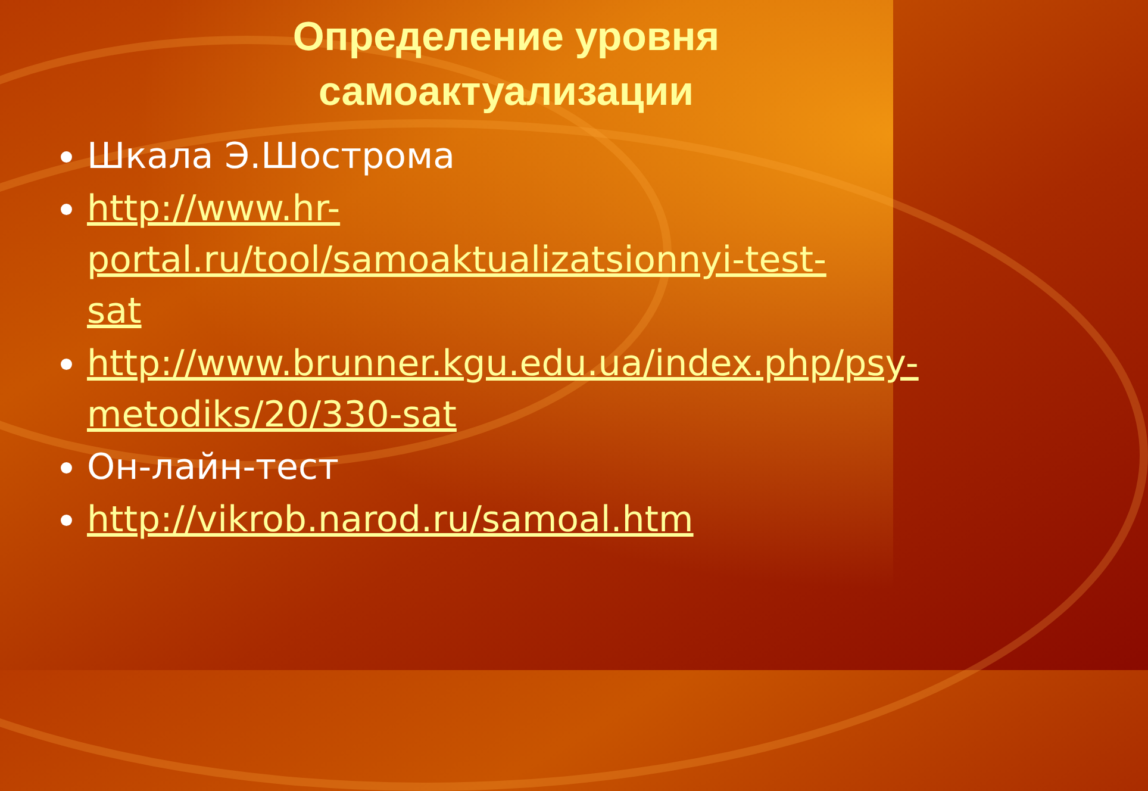Определение уровня
самоактуализации
Шкала Э.Шострома
http://www.hr-portal.ru/tool/samoaktualizatsionnyi-test-sat
http://www.brunner.kgu.edu.ua/index.php/psy-metodiks/20/330-sat
Он-лайн-тест
http://vikrob.narod.ru/samoal.htm